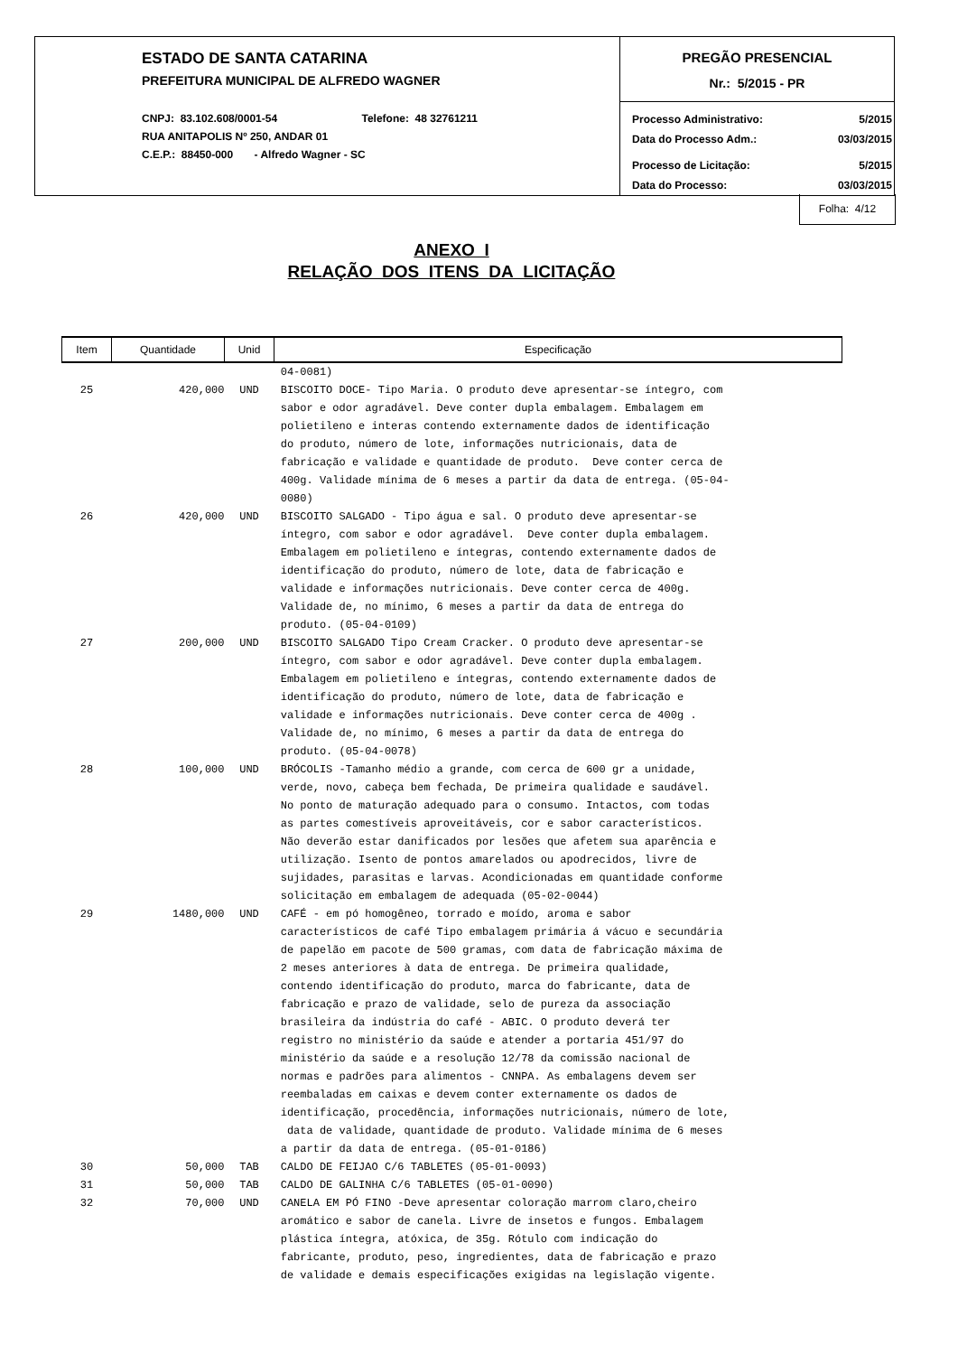ESTADO DE SANTA CATARINA
PREFEITURA MUNICIPAL DE ALFREDO WAGNER
CNPJ: 83.102.608/0001-54 Telefone: 48 32761211
RUA ANITAPOLIS Nº 250, ANDAR 01
C.E.P.: 88450-000 - Alfredo Wagner - SC
PREGÃO PRESENCIAL
Nr.: 5/2015 - PR
| Processo Administrativo: | 5/2015 |
| Data do Processo Adm.: | 03/03/2015 |
| Processo de Licitação: | 5/2015 |
| Data do Processo: | 03/03/2015 |
Folha: 4/12
ANEXO I
RELAÇÃO DOS ITENS DA LICITAÇÃO
| Item | Quantidade | Unid | Especificação |
| --- | --- | --- | --- |
| | | | 04-0081) |
| 25 | 420,000 | UND | BISCOITO DOCE- Tipo Maria. O produto deve apresentar-se íntegro, com sabor e odor agradável. Deve conter dupla embalagem. Embalagem em polietileno e interas contendo externamente dados de identificação do produto, número de lote, informações nutricionais, data de fabricação e validade e quantidade de produto. Deve conter cerca de 400g. Validade mínima de 6 meses a partir da data de entrega. (05-04- 0080) |
| 26 | 420,000 | UND | BISCOITO SALGADO - Tipo água e sal. O produto deve apresentar-se íntegro, com sabor e odor agradável. Deve conter dupla embalagem. Embalagem em polietileno e íntegras, contendo externamente dados de identificação do produto, número de lote, data de fabricação e validade e informações nutricionais. Deve conter cerca de 400g. Validade de, no mínimo, 6 meses a partir da data de entrega do produto. (05-04-0109) |
| 27 | 200,000 | UND | BISCOITO SALGADO Tipo Cream Cracker. O produto deve apresentar-se íntegro, com sabor e odor agradável. Deve conter dupla embalagem. Embalagem em polietileno e íntegras, contendo externamente dados de identificação do produto, número de lote, data de fabricação e validade e informações nutricionais. Deve conter cerca de 400g . Validade de, no mínimo, 6 meses a partir da data de entrega do produto. (05-04-0078) |
| 28 | 100,000 | UND | BRÓCOLIS -Tamanho médio a grande, com cerca de 600 gr a unidade, verde, novo, cabeça bem fechada, De primeira qualidade e saudável. No ponto de maturação adequado para o consumo. Intactos, com todas as partes comestíveis aproveitáveis, cor e sabor característicos. Não deverão estar danificados por lesões que afetem sua aparência e utilização. Isento de pontos amarelados ou apodrecidos, livre de sujidades, parasitas e larvas. Acondicionadas em quantidade conforme solicitação em embalagem de adequada (05-02-0044) |
| 29 | 1480,000 | UND | CAFÉ - em pó homogêneo, torrado e moído, aroma e sabor característicos de café Tipo embalagem primária á vácuo e secundária de papelão em pacote de 500 gramas, com data de fabricação máxima de 2 meses anteriores à data de entrega. De primeira qualidade, contendo identificação do produto, marca do fabricante, data de fabricação e prazo de validade, selo de pureza da associação brasileira da indústria do café - ABIC. O produto deverá ter registro no ministério da saúde e atender a portaria 451/97 do ministério da saúde e a resolução 12/78 da comissão nacional de normas e padrões para alimentos - CNNPA. As embalagens devem ser reembaladas em caixas e devem conter externamente os dados de identificação, procedência, informações nutricionais, número de lote, data de validade, quantidade de produto. Validade mínima de 6 meses a partir da data de entrega. (05-01-0186) |
| 30 | 50,000 | TAB | CALDO DE FEIJAO C/6 TABLETES (05-01-0093) |
| 31 | 50,000 | TAB | CALDO DE GALINHA C/6 TABLETES (05-01-0090) |
| 32 | 70,000 | UND | CANELA EM PÓ FINO -Deve apresentar coloração marrom claro,cheiro aromático e sabor de canela. Livre de insetos e fungos. Embalagem plástica íntegra, atóxica, de 35g. Rótulo com indicação do fabricante, produto, peso, ingredientes, data de fabricação e prazo de validade e demais especificações exigidas na legislação vigente. |